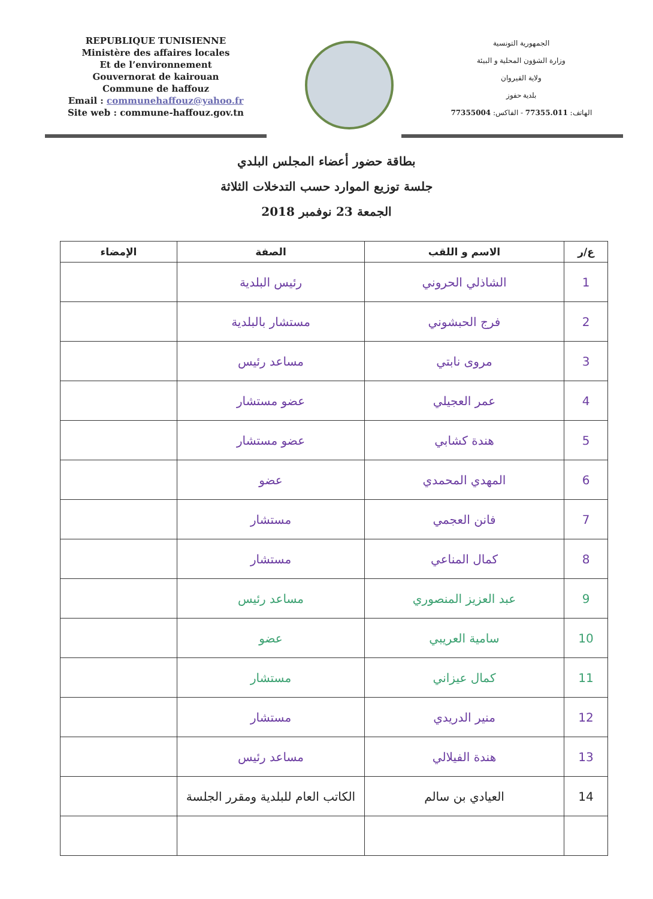REPUBLIQUE TUNISIENNE
Ministère des affaires locales
Et de l’environnement
Gouvernorat de kairouan
Commune de haffouz
Email : communehaffouz@yahoo.fr
Site web : commune-haffouz.gov.tn
الجمهورية التونسية
وزارة الشؤون المحلية و البيئة
ولاية القيروان
بلدية حفوز
الهاتف: 77355.011 - الفاكس: 77355004
بطاقة حضور أعضاء المجلس البلدي
جلسة توزيع الموارد حسب التدخلات الثلاثة
الجمعة 23 نوفمبر 2018
| ع/ر | الاسم و اللقب | الصفة | الإمضاء |
| --- | --- | --- | --- |
| 1 | الشاذلي الحروني | رئيس البلدية | |
| 2 | فرج الحبشوني | مستشار بالبلدية | |
| 3 | مروى نابتي | مساعد رئيس | |
| 4 | عمر العجيلي | عضو مستشار | |
| 5 | هندة كشابي | عضو مستشار | |
| 6 | المهدي المحمدي | عضو | |
| 7 | فانن العجمي | مستشار | |
| 8 | كمال المناعي | مستشار | |
| 9 | عبد العزيز المنصوري | مساعد رئيس | |
| 10 | سامية العريبي | عضو | |
| 11 | كمال عيزاني | مستشار | |
| 12 | منير الدريدي | مستشار | |
| 13 | هندة الفيلالي | مساعد رئيس | |
| 14 | العيادي بن سالم | الكاتب العام للبلدية ومقرر الجلسة | |